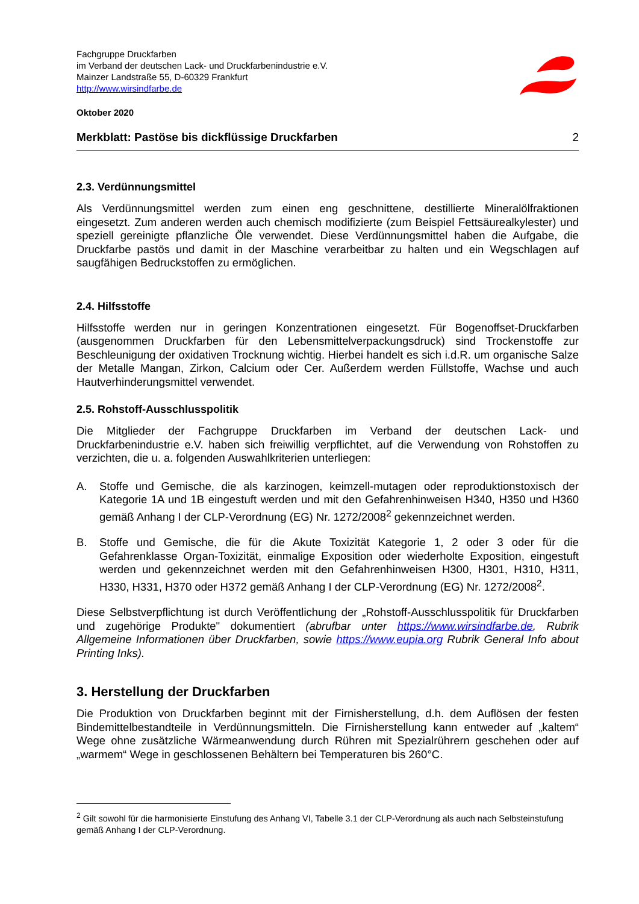Fachgruppe Druckfarben
im Verband der deutschen Lack- und Druckfarbenindustrie e.V.
Mainzer Landstraße 55, D-60329 Frankfurt
http://www.wirsindfarbe.de
Oktober 2020
Merkblatt: Pastöse bis dickflüssige Druckfarben 2
2.3. Verdünnungsmittel
Als Verdünnungsmittel werden zum einen eng geschnittene, destillierte Mineralölfraktionen eingesetzt. Zum anderen werden auch chemisch modifizierte (zum Beispiel Fettsäurealkylester) und speziell gereinigte pflanzliche Öle verwendet. Diese Verdünnungsmittel haben die Aufgabe, die Druckfarbe pastös und damit in der Maschine verarbeitbar zu halten und ein Wegschlagen auf saugfähigen Bedruckstoffen zu ermöglichen.
2.4. Hilfsstoffe
Hilfsstoffe werden nur in geringen Konzentrationen eingesetzt. Für Bogenoffset-Druckfarben (ausgenommen Druckfarben für den Lebensmittelverpackungsdruck) sind Trockenstoffe zur Beschleunigung der oxidativen Trocknung wichtig. Hierbei handelt es sich i.d.R. um organische Salze der Metalle Mangan, Zirkon, Calcium oder Cer. Außerdem werden Füllstoffe, Wachse und auch Hautverhinderungsmittel verwendet.
2.5. Rohstoff-Ausschlusspolitik
Die Mitglieder der Fachgruppe Druckfarben im Verband der deutschen Lack- und Druckfarbenindustrie e.V. haben sich freiwillig verpflichtet, auf die Verwendung von Rohstoffen zu verzichten, die u. a. folgenden Auswahlkriterien unterliegen:
A. Stoffe und Gemische, die als karzinogen, keimzell-mutagen oder reproduktionstoxisch der Kategorie 1A und 1B eingestuft werden und mit den Gefahrenhinweisen H340, H350 und H360 gemäß Anhang I der CLP-Verordnung (EG) Nr. 1272/2008<sup>2</sup> gekennzeichnet werden.
B. Stoffe und Gemische, die für die Akute Toxizität Kategorie 1, 2 oder 3 oder für die Gefahrenklasse Organ-Toxizität, einmalige Exposition oder wiederholte Exposition, eingestuft werden und gekennzeichnet werden mit den Gefahrenhinweisen H300, H301, H310, H311, H330, H331, H370 oder H372 gemäß Anhang I der CLP-Verordnung (EG) Nr. 1272/2008<sup>2</sup>.
Diese Selbstverpflichtung ist durch Veröffentlichung der „Rohstoff-Ausschlusspolitik für Druckfarben und zugehörige Produkte" dokumentiert (abrufbar unter https://www.wirsindfarbe.de, Rubrik Allgemeine Informationen über Druckfarben, sowie https://www.eupia.org Rubrik General Info about Printing Inks).
3. Herstellung der Druckfarben
Die Produktion von Druckfarben beginnt mit der Firnisherstellung, d.h. dem Auflösen der festen Bindemittelbestandteile in Verdünnungsmitteln. Die Firnisherstellung kann entweder auf „kaltem“ Wege ohne zusätzliche Wärmeanwendung durch Rühren mit Spezialrührern geschehen oder auf „warmem“ Wege in geschlossenen Behältern bei Temperaturen bis 260°C.
<sup>2</sup> Gilt sowohl für die harmonisierte Einstufung des Anhang VI, Tabelle 3.1 der CLP-Verordnung als auch nach Selbsteinstufung gemäß Anhang I der CLP-Verordnung.